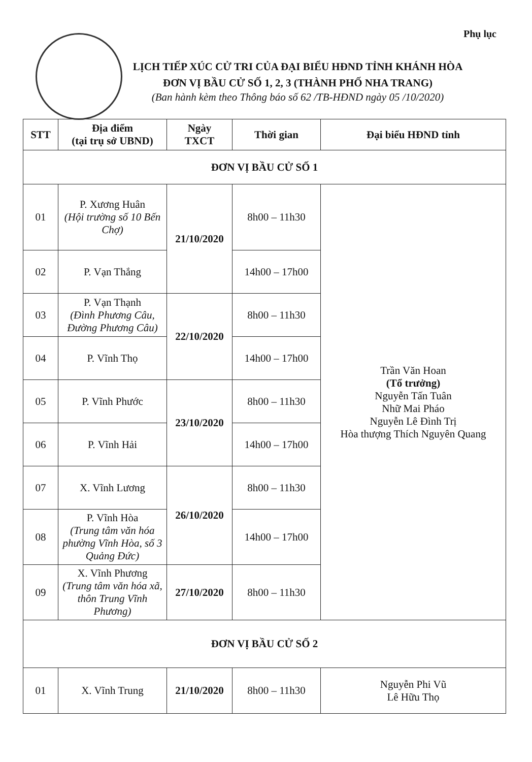Phụ lục
LỊCH TIẾP XÚC CỬ TRI CỦA ĐẠI BIỂU HĐND TỈNH KHÁNH HÒA
ĐƠN VỊ BẦU CỬ SỐ 1, 2, 3 (THÀNH PHỐ NHA TRANG)
(Ban hành kèm theo Thông báo số 62 /TB-HĐND ngày 05 /10/2020)
| STT | Địa điểm (tại trụ sở UBND) | Ngày TXCT | Thời gian | Đại biểu HĐND tỉnh |
| --- | --- | --- | --- | --- |
| ĐƠN VỊ BẦU CỬ SỐ 1 | | | | |
| 01 | P. Xương Huân (Hội trường số 10 Bến Chợ) | 21/10/2020 | 8h00 – 11h30 | Trần Văn Hoan (Tổ trưởng) Nguyễn Tấn Tuân Nhữ Mai Pháo Nguyễn Lê Đình Trị Hòa thượng Thích Nguyên Quang |
| 02 | P. Vạn Thắng | | 14h00 – 17h00 | |
| 03 | P. Vạn Thạnh (Đình Phương Câu, Đường Phương Câu) | 22/10/2020 | 8h00 – 11h30 | |
| 04 | P. Vĩnh Thọ | | 14h00 – 17h00 | |
| 05 | P. Vĩnh Phước | 23/10/2020 | 8h00 – 11h30 | |
| 06 | P. Vĩnh Hải | | 14h00 – 17h00 | |
| 07 | X. Vĩnh Lương | 26/10/2020 | 8h00 – 11h30 | |
| 08 | P. Vĩnh Hòa (Trung tâm văn hóa phường Vĩnh Hòa, số 3 Quảng Đức) | | 14h00 – 17h00 | |
| 09 | X. Vĩnh Phương (Trung tâm văn hóa xã, thôn Trung Vĩnh Phương) | 27/10/2020 | 8h00 – 11h30 | |
| ĐƠN VỊ BẦU CỬ SỐ 2 | | | | |
| 01 | X. Vĩnh Trung | 21/10/2020 | 8h00 – 11h30 | Nguyễn Phi Vũ Lê Hữu Thọ |